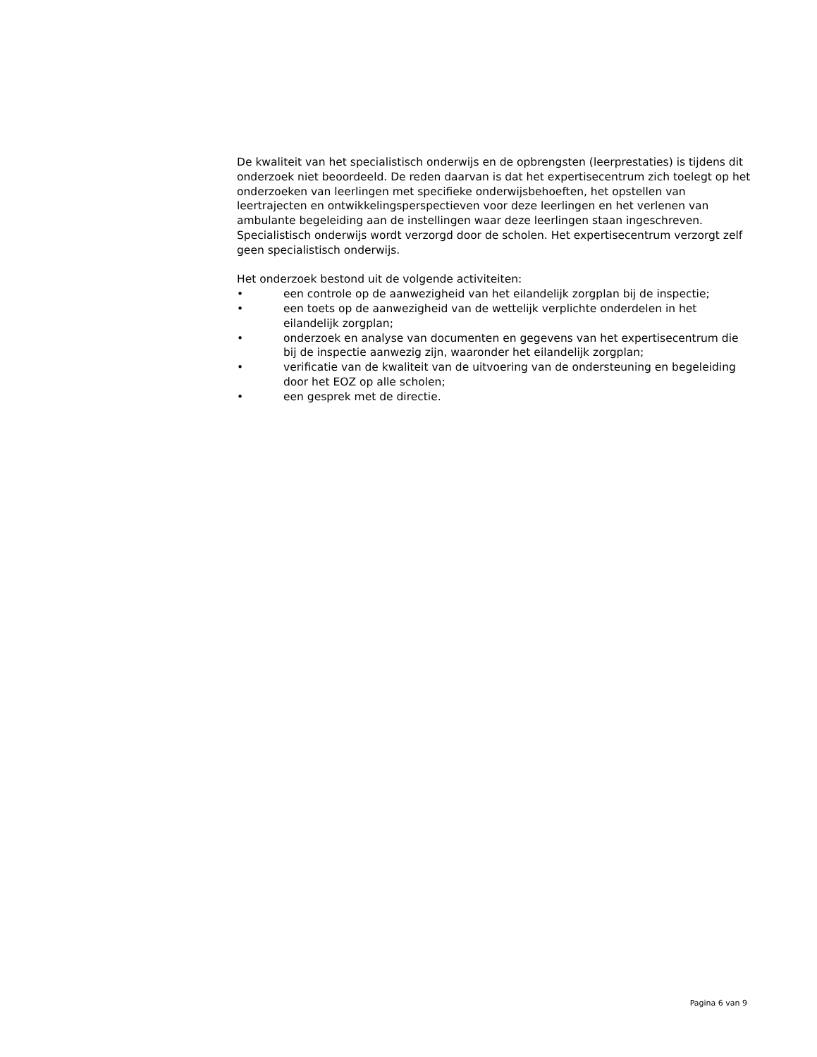De kwaliteit van het specialistisch onderwijs en de opbrengsten (leerprestaties) is tijdens dit onderzoek niet beoordeeld. De reden daarvan is dat het expertisecentrum zich toelegt op het onderzoeken van leerlingen met specifieke onderwijsbehoeften, het opstellen van leertrajecten en ontwikkelingsperspectieven voor deze leerlingen en het verlenen van ambulante begeleiding aan de instellingen waar deze leerlingen staan ingeschreven. Specialistisch onderwijs wordt verzorgd door de scholen. Het expertisecentrum verzorgt zelf geen specialistisch onderwijs.
Het onderzoek bestond uit de volgende activiteiten:
• een controle op de aanwezigheid van het eilandelijk zorgplan bij de inspectie;
• een toets op de aanwezigheid van de wettelijk verplichte onderdelen in het eilandelijk zorgplan;
• onderzoek en analyse van documenten en gegevens van het expertisecentrum die bij de inspectie aanwezig zijn, waaronder het eilandelijk zorgplan;
• verificatie van de kwaliteit van de uitvoering van de ondersteuning en begeleiding door het EOZ op alle scholen;
• een gesprek met de directie.
Pagina 6 van 9